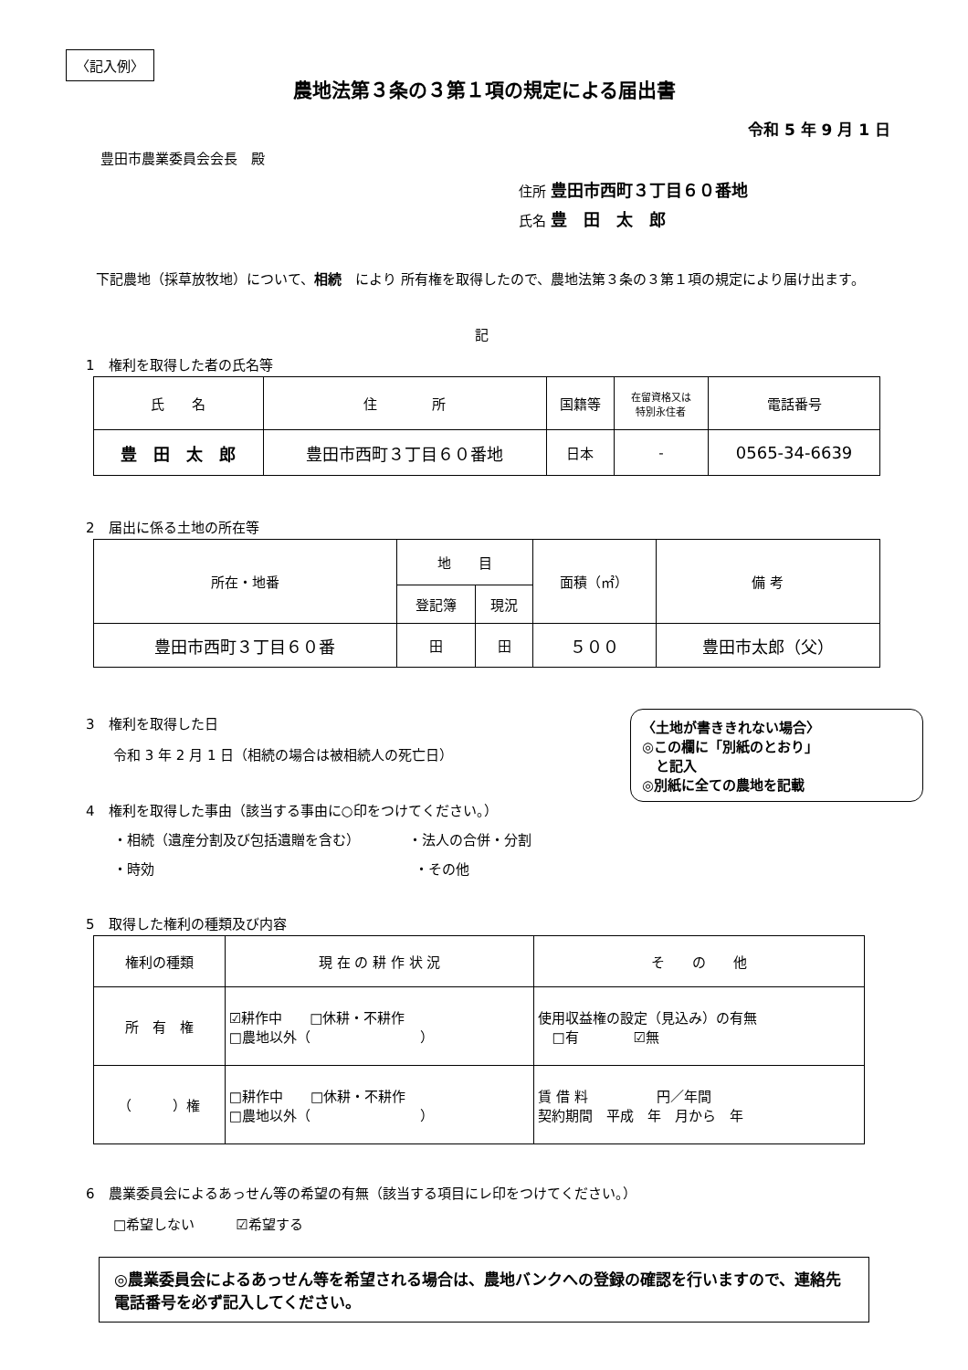〈記入例〉
農地法第３条の３第１項の規定による届出書
令和 5 年 9 月 1 日
豊田市農業委員会会長　殿
住所 豊田市西町３丁目６０番地
氏名 豊　田　太　郎
　下記農地（採草放牧地）について、相続　により 所有権を取得したので、農地法第３条の３第１項の規定により届け出ます。
記
1　権利を取得した者の氏名等
| 氏 名 | 住 所 | 国籍等 | 在留資格又は 特別永住者 | 電話番号 |
| 豊 田 太 郎 | 豊田市西町３丁目６０番地 | 日本 | - | 0565-34-6639 |
2　届出に係る土地の所在等
| 所在・地番 | 地 目 | | 面積（㎡） | 備 考 |
| | 登記簿 | 現況 | | |
| 豊田市西町３丁目６０番 | 田 | 田 | ５００ | 豊田市太郎（父） |
3　権利を取得した日
　　令和 3 年 2 月 1 日（相続の場合は被相続人の死亡日）
〈土地が書ききれない場合〉
◎この欄に「別紙のとおり」
　と記入
◎別紙に全ての農地を記載
4　権利を取得した事由（該当する事由に○印をつけてください。）
　　・相続（遺産分割及び包括遺贈を含む）　　　　・法人の合併・分割
　　・時効　　　　　　　　　　　　　　　　　　　・その他
5　取得した権利の種類及び内容
| 権利の種類 | 現 在 の 耕 作 状 況 | そ の 他 |
| 所 有 権 | ☑耕作中 □休耕・不耕作 □農地以外（ ） | 使用収益権の設定（見込み）の有無 □有 ☑無 |
| （ ）権 | □耕作中 □休耕・不耕作 □農地以外（ ） | 賃 借 料 円／年間 契約期間 平成 年 月から 年 |
6　農業委員会によるあっせん等の希望の有無（該当する項目にレ印をつけてください。）
　　□希望しない　　　☑希望する
◎農業委員会によるあっせん等を希望される場合は、農地バンクへの登録の確認を行いますので、連絡先電話番号を必ず記入してください。